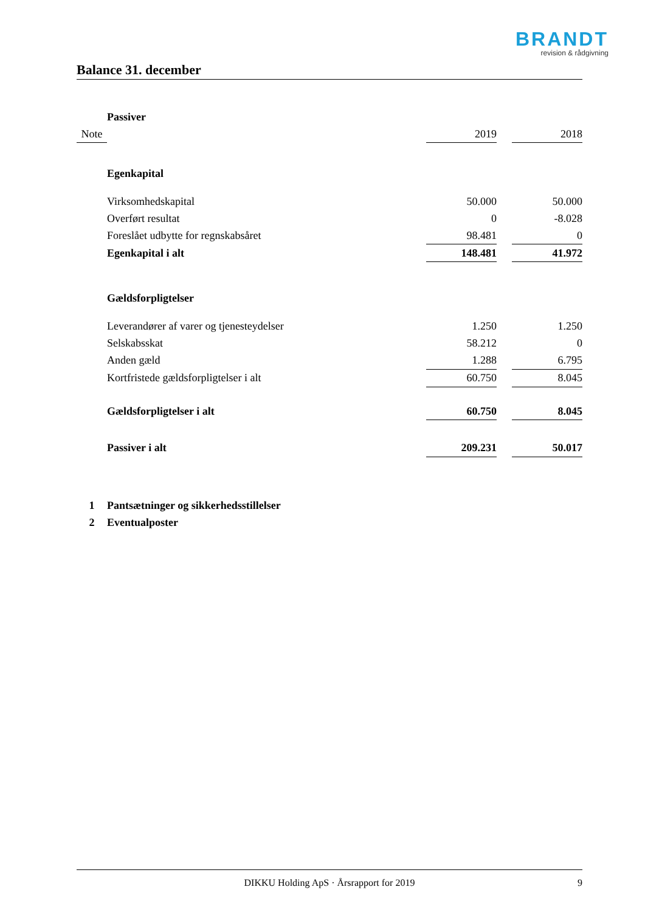BRANDT
revision & rådgivning
Balance 31. december
| | Passiver | | | |
| Note | | 2019 | | 2018 |
| | Egenkapital | | | |
| | Virksomhedskapital | 50.000 | | 50.000 |
| | Overført resultat | 0 | | -8.028 |
| | Foreslået udbytte for regnskabsåret | 98.481 | | 0 |
| | Egenkapital i alt | 148.481 | | 41.972 |
| | Gældsforpligtelser | | | |
| | Leverandører af varer og tjenesteydelser | 1.250 | | 1.250 |
| | Selskabsskat | 58.212 | | 0 |
| | Anden gæld | 1.288 | | 6.795 |
| | Kortfristede gældsforpligtelser i alt | 60.750 | | 8.045 |
| | Gældsforpligtelser i alt | 60.750 | | 8.045 |
| | Passiver i alt | 209.231 | | 50.017 |
| 1 | Pantsætninger og sikkerhedsstillelser | | | |
| 2 | Eventualposter | | | |
DIKKU Holding ApS · Årsrapport for 2019 9